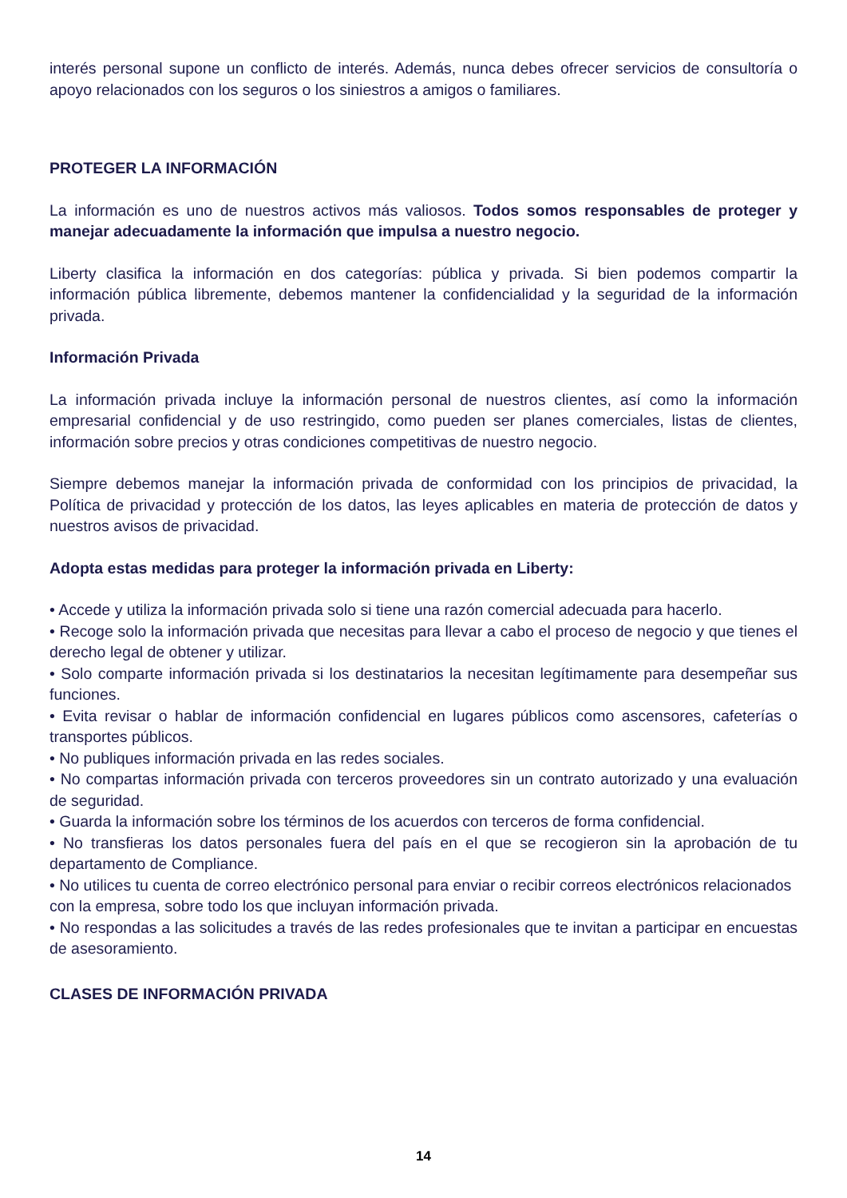interés personal supone un conflicto de interés. Además, nunca debes ofrecer servicios de consultoría o apoyo relacionados con los seguros o los siniestros a amigos o familiares.
PROTEGER LA INFORMACIÓN
La información es uno de nuestros activos más valiosos. Todos somos responsables de proteger y manejar adecuadamente la información que impulsa a nuestro negocio.
Liberty clasifica la información en dos categorías: pública y privada. Si bien podemos compartir la información pública libremente, debemos mantener la confidencialidad y la seguridad de la información privada.
Información Privada
La información privada incluye la información personal de nuestros clientes, así como la información empresarial confidencial y de uso restringido, como pueden ser planes comerciales, listas de clientes, información sobre precios y otras condiciones competitivas de nuestro negocio.
Siempre debemos manejar la información privada de conformidad con los principios de privacidad, la Política de privacidad y protección de los datos, las leyes aplicables en materia de protección de datos y nuestros avisos de privacidad.
Adopta estas medidas para proteger la información privada en Liberty:
• Accede y utiliza la información privada solo si tiene una razón comercial adecuada para hacerlo.
• Recoge solo la información privada que necesitas para llevar a cabo el proceso de negocio y que tienes el derecho legal de obtener y utilizar.
• Solo comparte información privada si los destinatarios la necesitan legítimamente para desempeñar sus funciones.
• Evita revisar o hablar de información confidencial en lugares públicos como ascensores, cafeterías o transportes públicos.
• No publiques información privada en las redes sociales.
• No compartas información privada con terceros proveedores sin un contrato autorizado y una evaluación de seguridad.
• Guarda la información sobre los términos de los acuerdos con terceros de forma confidencial.
• No transfieras los datos personales fuera del país en el que se recogieron sin la aprobación de tu departamento de Compliance.
• No utilices tu cuenta de correo electrónico personal para enviar o recibir correos electrónicos relacionados con la empresa, sobre todo los que incluyan información privada.
• No respondas a las solicitudes a través de las redes profesionales que te invitan a participar en encuestas de asesoramiento.
CLASES DE INFORMACIÓN PRIVADA
14